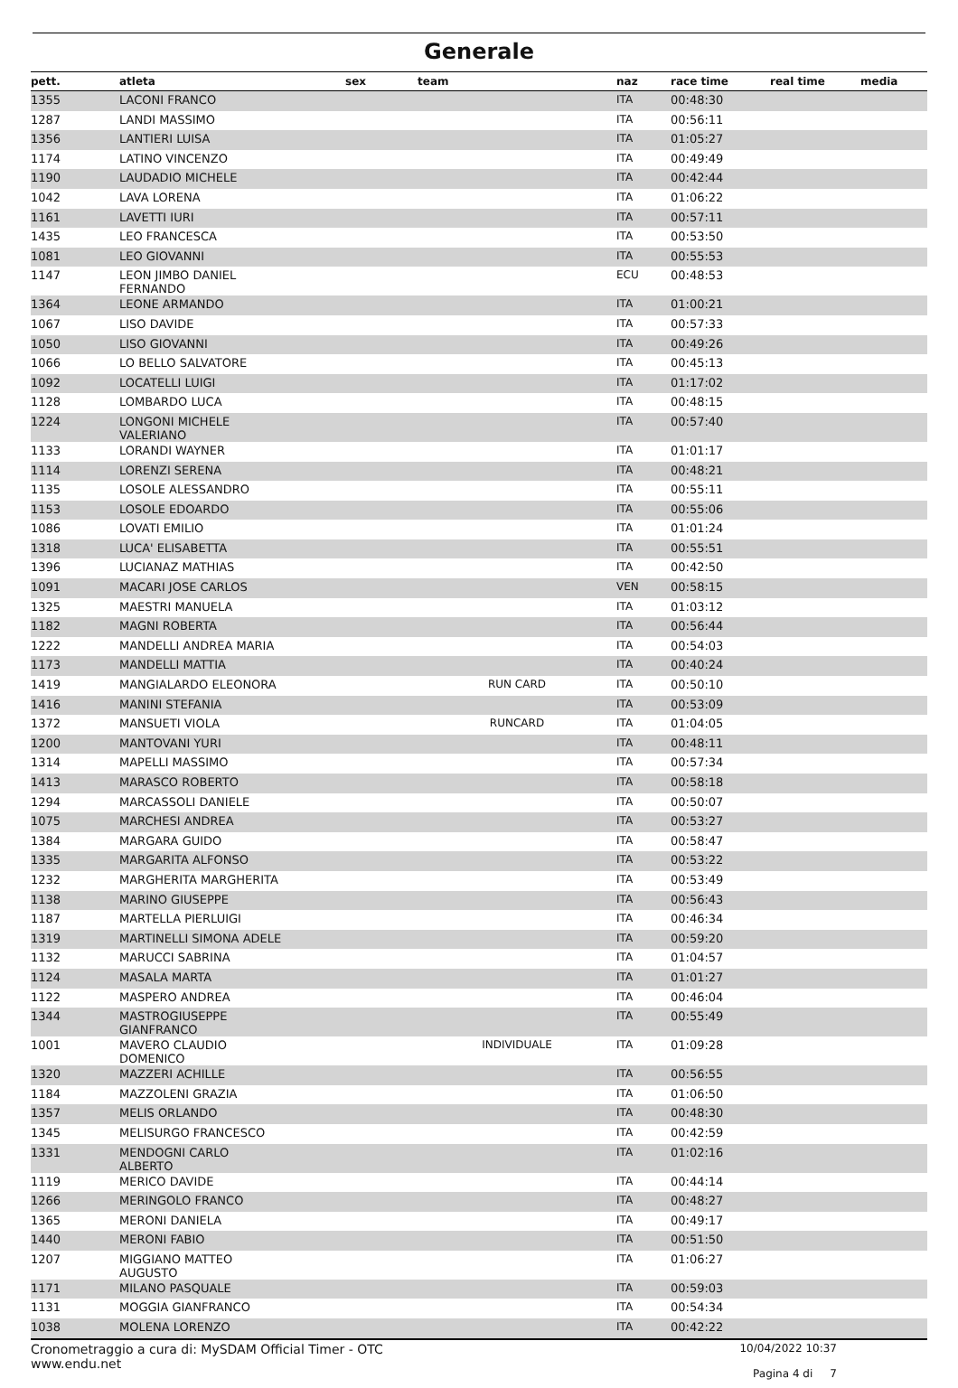Generale
| pett. | atleta | sex | team | naz | race time | real time | media |
| --- | --- | --- | --- | --- | --- | --- | --- |
| 1355 | LACONI FRANCO | | | ITA | 00:48:30 | | |
| 1287 | LANDI MASSIMO | | | ITA | 00:56:11 | | |
| 1356 | LANTIERI LUISA | | | ITA | 01:05:27 | | |
| 1174 | LATINO VINCENZO | | | ITA | 00:49:49 | | |
| 1190 | LAUDADIO MICHELE | | | ITA | 00:42:44 | | |
| 1042 | LAVA LORENA | | | ITA | 01:06:22 | | |
| 1161 | LAVETTI IURI | | | ITA | 00:57:11 | | |
| 1435 | LEO FRANCESCA | | | ITA | 00:53:50 | | |
| 1081 | LEO GIOVANNI | | | ITA | 00:55:53 | | |
| 1147 | LEON JIMBO DANIEL FERNANDO | | | ECU | 00:48:53 | | |
| 1364 | LEONE ARMANDO | | | ITA | 01:00:21 | | |
| 1067 | LISO DAVIDE | | | ITA | 00:57:33 | | |
| 1050 | LISO GIOVANNI | | | ITA | 00:49:26 | | |
| 1066 | LO BELLO SALVATORE | | | ITA | 00:45:13 | | |
| 1092 | LOCATELLI LUIGI | | | ITA | 01:17:02 | | |
| 1128 | LOMBARDO LUCA | | | ITA | 00:48:15 | | |
| 1224 | LONGONI MICHELE VALERIANO | | | ITA | 00:57:40 | | |
| 1133 | LORANDI WAYNER | | | ITA | 01:01:17 | | |
| 1114 | LORENZI SERENA | | | ITA | 00:48:21 | | |
| 1135 | LOSOLE ALESSANDRO | | | ITA | 00:55:11 | | |
| 1153 | LOSOLE EDOARDO | | | ITA | 00:55:06 | | |
| 1086 | LOVATI EMILIO | | | ITA | 01:01:24 | | |
| 1318 | LUCA' ELISABETTA | | | ITA | 00:55:51 | | |
| 1396 | LUCIANAZ MATHIAS | | | ITA | 00:42:50 | | |
| 1091 | MACARI JOSE CARLOS | | | VEN | 00:58:15 | | |
| 1325 | MAESTRI MANUELA | | | ITA | 01:03:12 | | |
| 1182 | MAGNI ROBERTA | | | ITA | 00:56:44 | | |
| 1222 | MANDELLI ANDREA MARIA | | | ITA | 00:54:03 | | |
| 1173 | MANDELLI MATTIA | | | ITA | 00:40:24 | | |
| 1419 | MANGIALARDO ELEONORA | | RUN CARD | ITA | 00:50:10 | | |
| 1416 | MANINI STEFANIA | | | ITA | 00:53:09 | | |
| 1372 | MANSUETI VIOLA | | RUNCARD | ITA | 01:04:05 | | |
| 1200 | MANTOVANI YURI | | | ITA | 00:48:11 | | |
| 1314 | MAPELLI MASSIMO | | | ITA | 00:57:34 | | |
| 1413 | MARASCO ROBERTO | | | ITA | 00:58:18 | | |
| 1294 | MARCASSOLI DANIELE | | | ITA | 00:50:07 | | |
| 1075 | MARCHESI ANDREA | | | ITA | 00:53:27 | | |
| 1384 | MARGARA GUIDO | | | ITA | 00:58:47 | | |
| 1335 | MARGARITA ALFONSO | | | ITA | 00:53:22 | | |
| 1232 | MARGHERITA MARGHERITA | | | ITA | 00:53:49 | | |
| 1138 | MARINO GIUSEPPE | | | ITA | 00:56:43 | | |
| 1187 | MARTELLA PIERLUIGI | | | ITA | 00:46:34 | | |
| 1319 | MARTINELLI SIMONA ADELE | | | ITA | 00:59:20 | | |
| 1132 | MARUCCI SABRINA | | | ITA | 01:04:57 | | |
| 1124 | MASALA MARTA | | | ITA | 01:01:27 | | |
| 1122 | MASPERO ANDREA | | | ITA | 00:46:04 | | |
| 1344 | MASTROGIUSEPPE GIANFRANCO | | | ITA | 00:55:49 | | |
| 1001 | MAVERO CLAUDIO DOMENICO | | INDIVIDUALE | ITA | 01:09:28 | | |
| 1320 | MAZZERI ACHILLE | | | ITA | 00:56:55 | | |
| 1184 | MAZZOLENI GRAZIA | | | ITA | 01:06:50 | | |
| 1357 | MELIS ORLANDO | | | ITA | 00:48:30 | | |
| 1345 | MELISURGO FRANCESCO | | | ITA | 00:42:59 | | |
| 1331 | MENDOGNI CARLO ALBERTO | | | ITA | 01:02:16 | | |
| 1119 | MERICO DAVIDE | | | ITA | 00:44:14 | | |
| 1266 | MERINGOLO FRANCO | | | ITA | 00:48:27 | | |
| 1365 | MERONI DANIELA | | | ITA | 00:49:17 | | |
| 1440 | MERONI FABIO | | | ITA | 00:51:50 | | |
| 1207 | MIGGIANO MATTEO AUGUSTO | | | ITA | 01:06:27 | | |
| 1171 | MILANO PASQUALE | | | ITA | 00:59:03 | | |
| 1131 | MOGGIA GIANFRANCO | | | ITA | 00:54:34 | | |
| 1038 | MOLENA LORENZO | | | ITA | 00:42:22 | | |
Cronometraggio a cura di: MySDAM Official Timer - OTC
www.endu.net
10/04/2022 10:37
Pagina 4 di 7